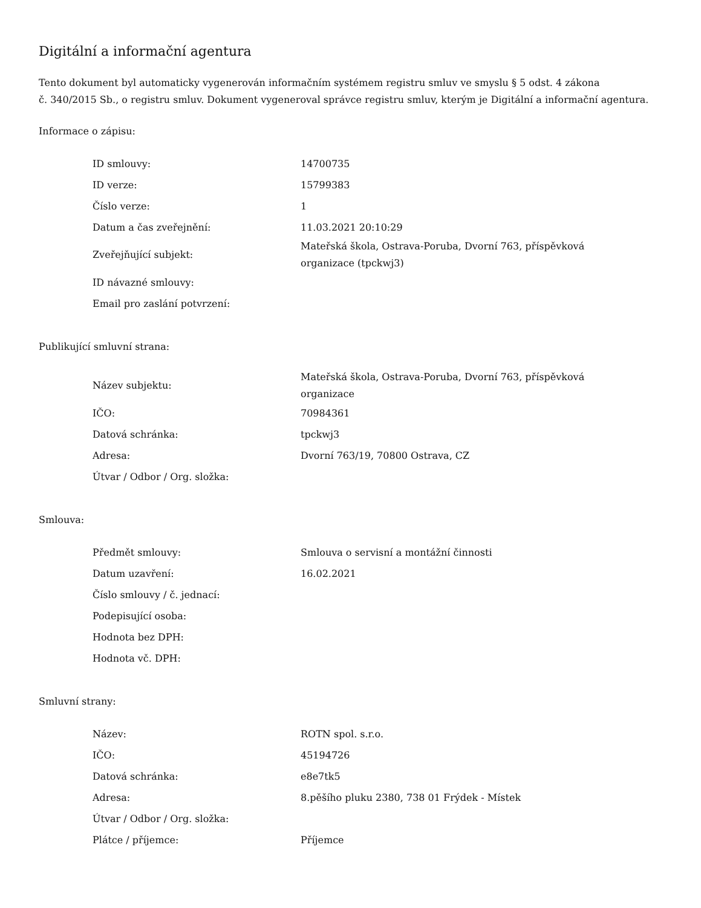Digitální a informační agentura
Tento dokument byl automaticky vygenerován informačním systémem registru smluv ve smyslu § 5 odst. 4 zákona
č. 340/2015 Sb., o registru smluv. Dokument vygeneroval správce registru smluv, kterým je Digitální a informační agentura.
Informace o zápisu:
| ID smlouvy: | 14700735 |
| ID verze: | 15799383 |
| Číslo verze: | 1 |
| Datum a čas zveřejnění: | 11.03.2021 20:10:29 |
| Zveřejňující subjekt: | Mateřská škola, Ostrava-Poruba, Dvorní 763, příspěvková organizace (tpckwj3) |
| ID návazné smlouvy: | |
| Email pro zaslání potvrzení: | |
Publikující smluvní strana:
| Název subjektu: | Mateřská škola, Ostrava-Poruba, Dvorní 763, příspěvková organizace |
| IČO: | 70984361 |
| Datová schránka: | tpckwj3 |
| Adresa: | Dvorní 763/19, 70800 Ostrava, CZ |
| Útvar / Odbor / Org. složka: | |
Smlouva:
| Předmět smlouvy: | Smlouva o servisní a montážní činnosti |
| Datum uzavření: | 16.02.2021 |
| Číslo smlouvy / č. jednací: | |
| Podepisující osoba: | |
| Hodnota bez DPH: | |
| Hodnota vč. DPH: | |
Smluvní strany:
| Název: | ROTN spol. s.r.o. |
| IČO: | 45194726 |
| Datová schránka: | e8e7tk5 |
| Adresa: | 8.pěšího pluku 2380, 738 01 Frýdek - Místek |
| Útvar / Odbor / Org. složka: | |
| Plátce / příjemce: | Příjemce |